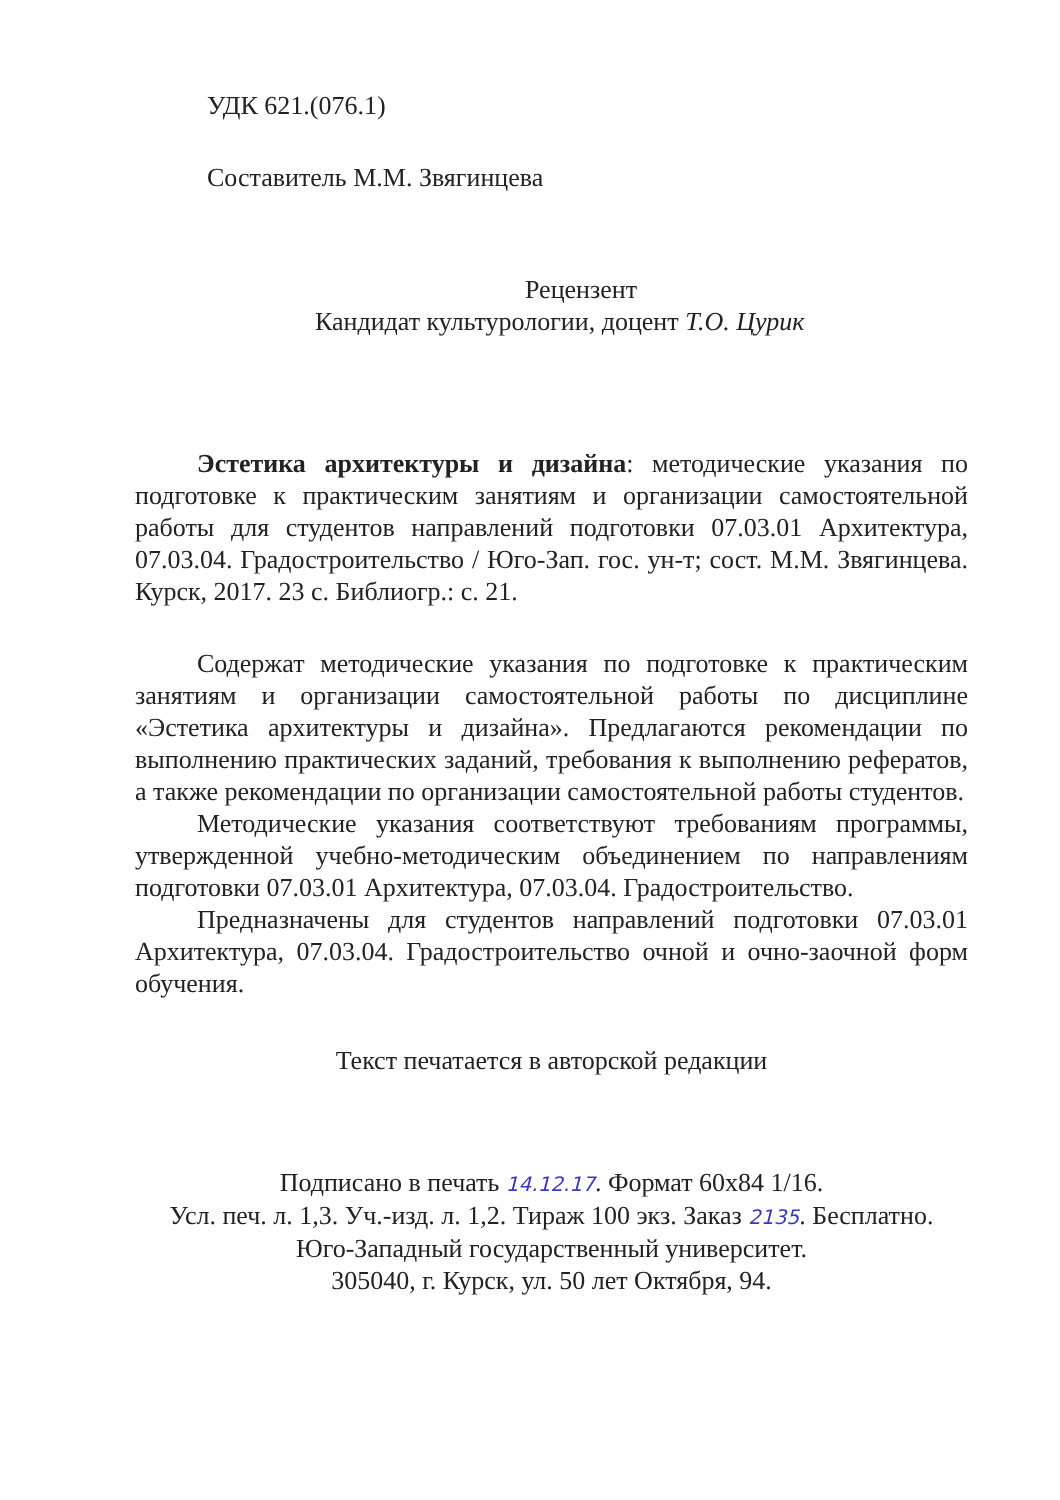УДК 621.(076.1)
Составитель М.М. Звягинцева
Рецензент
Кандидат культурологии, доцент Т.О. Цурик
Эстетика архитектуры и дизайна: методические указания по подготовке к практическим занятиям и организации самостоятельной работы для студентов направлений подготовки 07.03.01 Архитектура, 07.03.04. Градостроительство / Юго-Зап. гос. ун-т; сост. М.М. Звягинцева. Курск, 2017. 23 с. Библиогр.: с. 21.
Содержат методические указания по подготовке к практическим занятиям и организации самостоятельной работы по дисциплине «Эстетика архитектуры и дизайна». Предлагаются рекомендации по выполнению практических заданий, требования к выполнению рефератов, а также рекомендации по организации самостоятельной работы студентов.
Методические указания соответствуют требованиям программы, утвержденной учебно-методическим объединением по направлениям подготовки 07.03.01 Архитектура, 07.03.04. Градостроительство.
Предназначены для студентов направлений подготовки 07.03.01 Архитектура, 07.03.04. Градостроительство очной и очно-заочной форм обучения.
Текст печатается в авторской редакции
Подписано в печать 14.12.17. Формат 60х84 1/16.
Усл. печ. л. 1,3. Уч.-изд. л. 1,2. Тираж 100 экз. Заказ 2135. Бесплатно.
Юго-Западный государственный университет.
305040, г. Курск, ул. 50 лет Октября, 94.